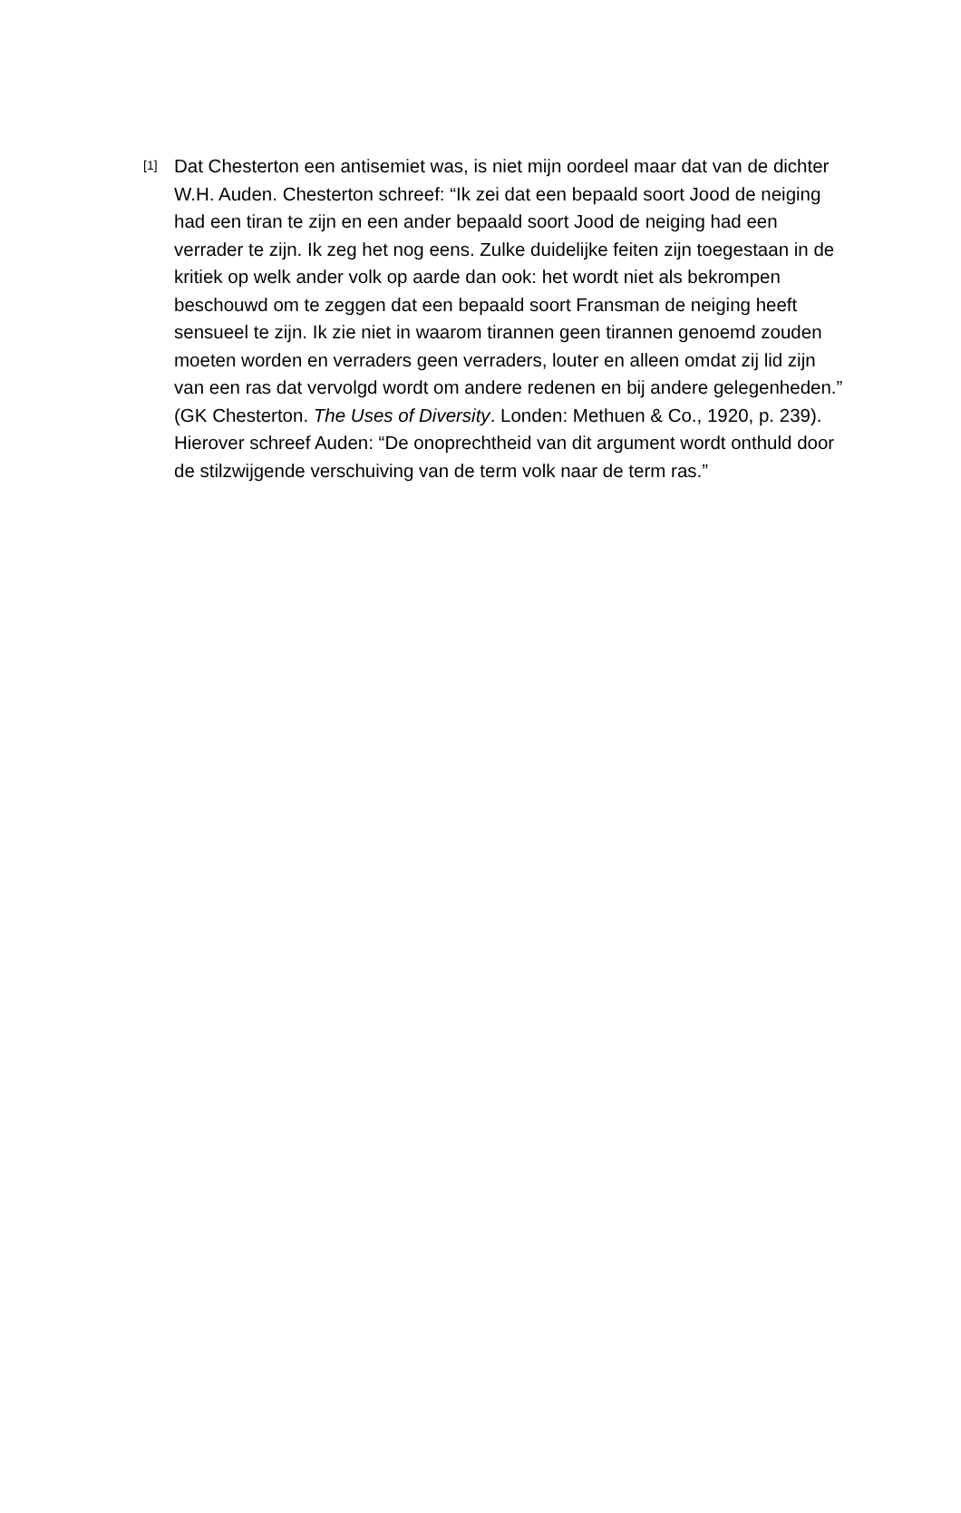[1]
Dat Chesterton een antisemiet was, is niet mijn oordeel maar dat van de dichter W.H. Auden. Chesterton schreef: “Ik zei dat een bepaald soort Jood de neiging had een tiran te zijn en een ander bepaald soort Jood de neiging had een verrader te zijn. Ik zeg het nog eens. Zulke duidelijke feiten zijn toegestaan in de kritiek op welk ander volk op aarde dan ook: het wordt niet als bekrompen beschouwd om te zeggen dat een bepaald soort Fransman de neiging heeft sensueel te zijn. Ik zie niet in waarom tirannen geen tirannen genoemd zouden moeten worden en verraders geen verraders, louter en alleen omdat zij lid zijn van een ras dat vervolgd wordt om andere redenen en bij andere gelegenheden.” (GK Chesterton. The Uses of Diversity. Londen: Methuen & Co., 1920, p. 239). Hierover schreef Auden: “De onoprechtheid van dit argument wordt onthuld door de stilzwijgende verschuiving van de term volk naar de term ras.”